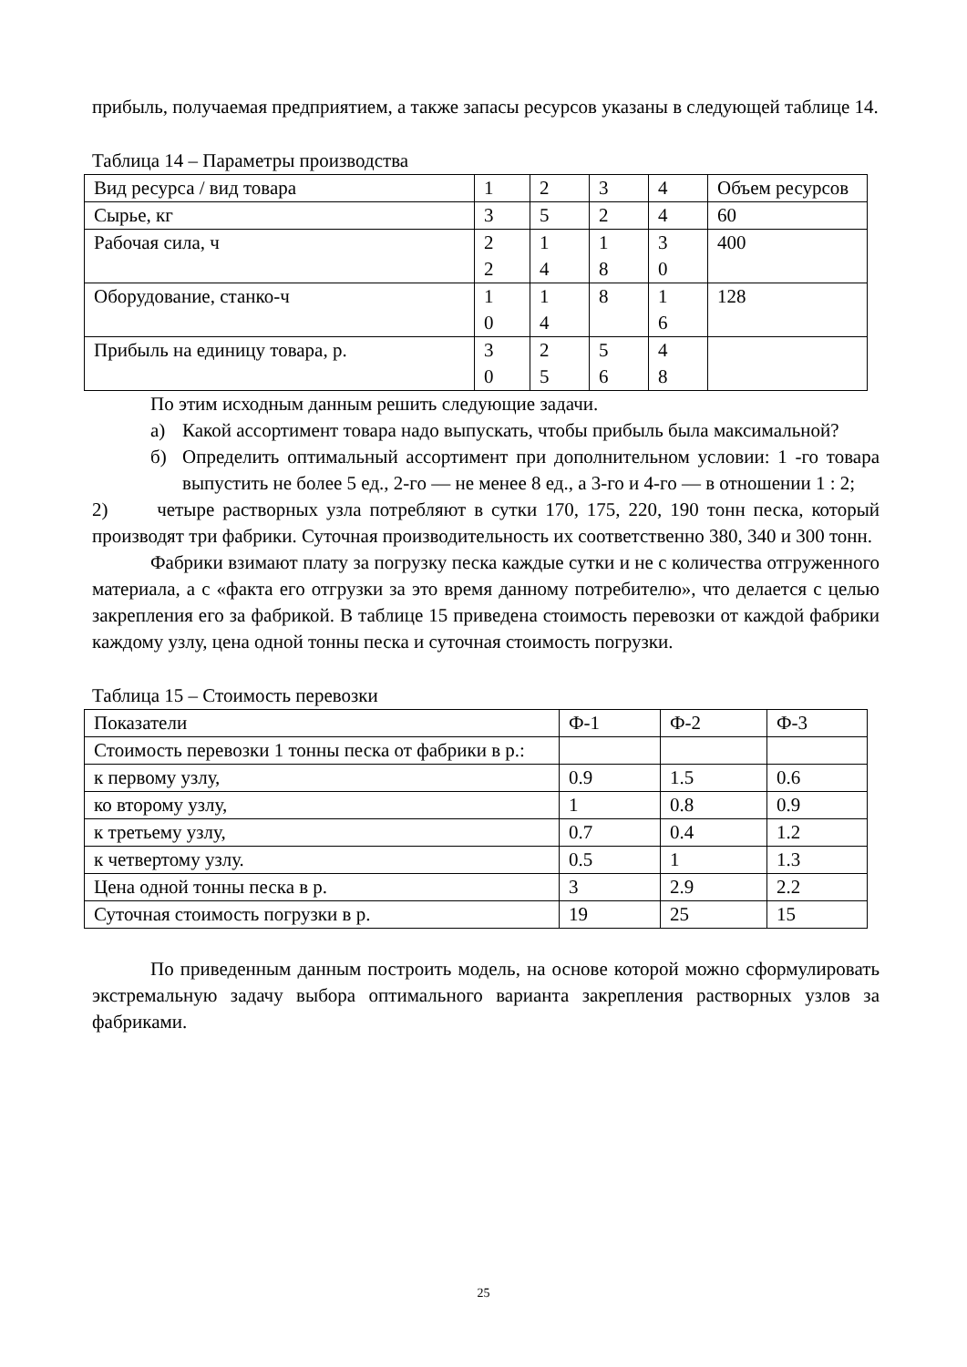прибыль, получаемая предприятием, а также запасы ресурсов указаны в следующей таблице 14.
Таблица 14 – Параметры производства
| Вид ресурса / вид товара | 1 | 2 | 3 | 4 | Объем ресурсов |
| Сырье, кг | 3 | 5 | 2 | 4 | 60 |
| Рабочая сила, ч | 2 2 | 1 4 | 1 8 | 3 0 | 400 |
| Оборудование, станко-ч | 1 0 | 1 4 | 8 | 1 6 | 128 |
| Прибыль на единицу товара, р. | 3 0 | 2 5 | 5 6 | 4 8 | |
По этим исходным данным решить следующие задачи.
а) Какой ассортимент товара надо выпускать, чтобы прибыль была максимальной?
б) Определить оптимальный ассортимент при дополнительном условии: 1 -го товара выпустить не более 5 ед., 2-го — не менее 8 ед., а 3-го и 4-го — в отношении 1 : 2;
2) четыре растворных узла потребляют в сутки 170, 175, 220, 190 тонн песка, который производят три фабрики. Суточная производительность их соответственно 380, 340 и 300 тонн.
Фабрики взимают плату за погрузку песка каждые сутки и не с количества отгруженного материала, а с «факта его отгрузки за это время данному потребителю», что делается с целью закрепления его за фабрикой. В таблице 15 приведена стоимость перевозки от каждой фабрики каждому узлу, цена одной тонны песка и суточная стоимость погрузки.
Таблица 15 – Стоимость перевозки
| Показатели | Ф-1 | Ф-2 | Ф-3 |
| Стоимость перевозки 1 тонны песка от фабрики в р.: | | | |
| к первому узлу, | 0.9 | 1.5 | 0.6 |
| ко второму узлу, | 1 | 0.8 | 0.9 |
| к третьему узлу, | 0.7 | 0.4 | 1.2 |
| к четвертому узлу. | 0.5 | 1 | 1.3 |
| Цена одной тонны песка в р. | 3 | 2.9 | 2.2 |
| Суточная стоимость погрузки в р. | 19 | 25 | 15 |
По приведенным данным построить модель, на основе которой можно сформулировать экстремальную задачу выбора оптимального варианта закрепления растворных узлов за фабриками.
25